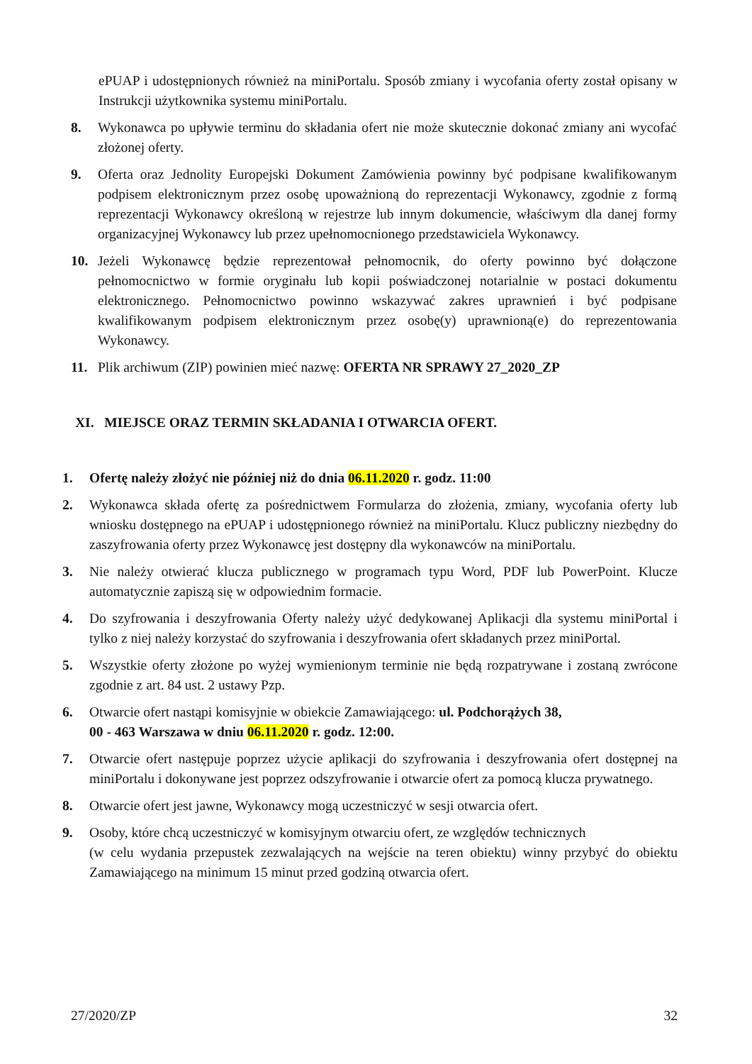ePUAP i udostępnionych również na miniPortalu. Sposób zmiany i wycofania oferty został opisany w Instrukcji użytkownika systemu miniPortalu.
8. Wykonawca po upływie terminu do składania ofert nie może skutecznie dokonać zmiany ani wycofać złożonej oferty.
9. Oferta oraz Jednolity Europejski Dokument Zamówienia powinny być podpisane kwalifikowanym podpisem elektronicznym przez osobę upoważnioną do reprezentacji Wykonawcy, zgodnie z formą reprezentacji Wykonawcy określoną w rejestrze lub innym dokumencie, właściwym dla danej formy organizacyjnej Wykonawcy lub przez upełnomocnionego przedstawiciela Wykonawcy.
10. Jeżeli Wykonawcę będzie reprezentował pełnomocnik, do oferty powinno być dołączone pełnomocnictwo w formie oryginału lub kopii poświadczonej notarialnie w postaci dokumentu elektronicznego. Pełnomocnictwo powinno wskazywać zakres uprawnień i być podpisane kwalifikowanym podpisem elektronicznym przez osobę(y) uprawnioną(e) do reprezentowania Wykonawcy.
11. Plik archiwum (ZIP) powinien mieć nazwę: OFERTA NR SPRAWY 27_2020_ZP
XI. MIEJSCE ORAZ TERMIN SKŁADANIA I OTWARCIA OFERT.
1. Ofertę należy złożyć nie później niż do dnia 06.11.2020 r. godz. 11:00
2. Wykonawca składa ofertę za pośrednictwem Formularza do złożenia, zmiany, wycofania oferty lub wniosku dostępnego na ePUAP i udostępnionego również na miniPortalu. Klucz publiczny niezbędny do zaszyfrowania oferty przez Wykonawcę jest dostępny dla wykonawców na miniPortalu.
3. Nie należy otwierać klucza publicznego w programach typu Word, PDF lub PowerPoint. Klucze automatycznie zapiszą się w odpowiednim formacie.
4. Do szyfrowania i deszyfrowania Oferty należy użyć dedykowanej Aplikacji dla systemu miniPortal i tylko z niej należy korzystać do szyfrowania i deszyfrowania ofert składanych przez miniPortal.
5. Wszystkie oferty złożone po wyżej wymienionym terminie nie będą rozpatrywane i zostaną zwrócone zgodnie z art. 84 ust. 2 ustawy Pzp.
6. Otwarcie ofert nastąpi komisyjnie w obiekcie Zamawiającego: ul. Podchorążych 38,
00 - 463 Warszawa w dniu 06.11.2020 r. godz. 12:00.
7. Otwarcie ofert następuje poprzez użycie aplikacji do szyfrowania i deszyfrowania ofert dostępnej na miniPortalu i dokonywane jest poprzez odszyfrowanie i otwarcie ofert za pomocą klucza prywatnego.
8. Otwarcie ofert jest jawne, Wykonawcy mogą uczestniczyć w sesji otwarcia ofert.
9. Osoby, które chcą uczestniczyć w komisyjnym otwarciu ofert, ze względów technicznych
(w celu wydania przepustek zezwalających na wejście na teren obiektu) winny przybyć do obiektu Zamawiającego na minimum 15 minut przed godziną otwarcia ofert.
27/2020/ZP 32